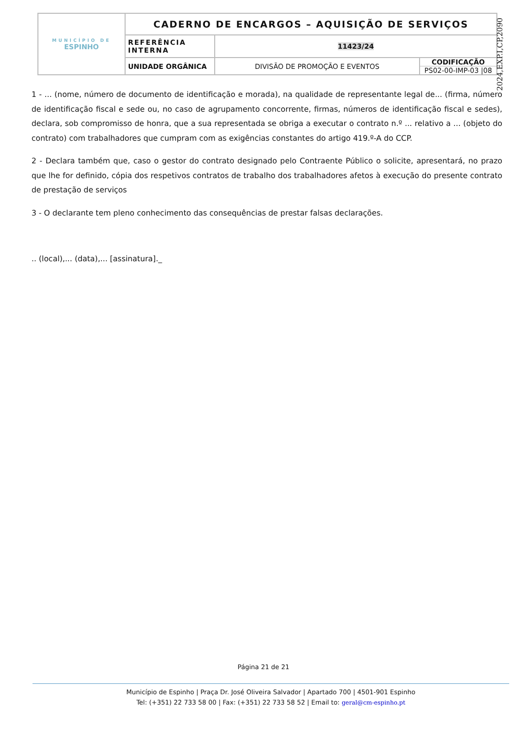| MUNICÍPIO DE ESPINHO | CADERNO DE ENCARGOS – AQUISIÇÃO DE SERVIÇOS | | |
| | REFERÊNCIA INTERNA | 11423/24 | |
| | UNIDADE ORGÂNICA | DIVISÃO DE PROMOÇÃO E EVENTOS | CODIFICAÇÃO PS02-00-IMP-03 /08 |
2024,EXP.I,CP,2090
1 - ... (nome, número de documento de identificação e morada), na qualidade de representante legal de... (firma, número de identificação fiscal e sede ou, no caso de agrupamento concorrente, firmas, números de identificação fiscal e sedes), declara, sob compromisso de honra, que a sua representada se obriga a executar o contrato n.º ... relativo a ... (objeto do contrato) com trabalhadores que cumpram com as exigências constantes do artigo 419.º-A do CCP.
2 - Declara também que, caso o gestor do contrato designado pelo Contraente Público o solicite, apresentará, no prazo que lhe for definido, cópia dos respetivos contratos de trabalho dos trabalhadores afetos à execução do presente contrato de prestação de serviços
3 - O declarante tem pleno conhecimento das consequências de prestar falsas declarações.
.. (local),... (data),... [assinatura]._
Página 21 de 21
Município de Espinho | Praça Dr. José Oliveira Salvador | Apartado 700 | 4501-901 Espinho
Tel: (+351) 22 733 58 00 | Fax: (+351) 22 733 58 52 | Email to: geral@cm-espinho.pt